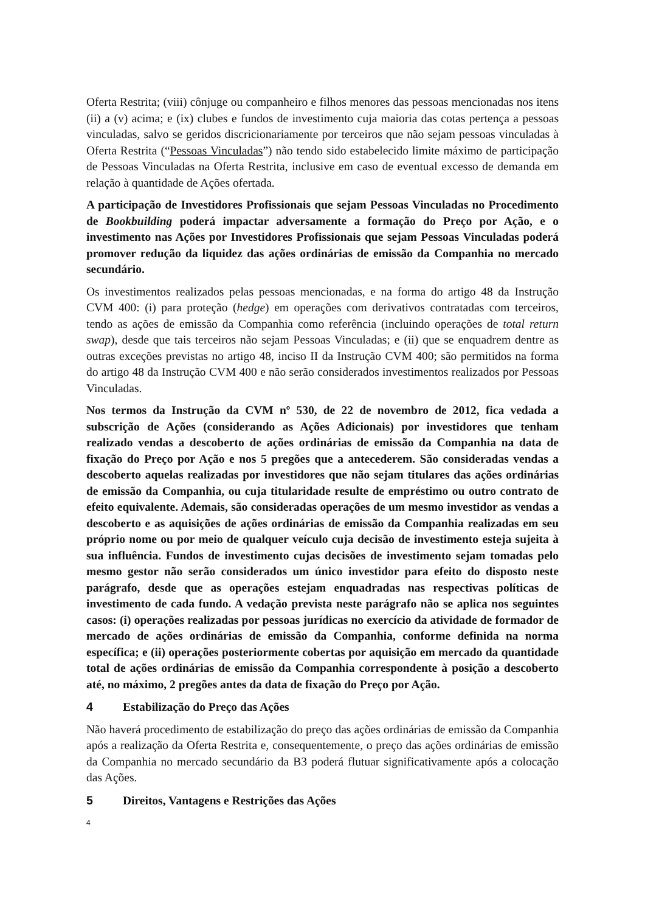Oferta Restrita; (viii) cônjuge ou companheiro e filhos menores das pessoas mencionadas nos itens (ii) a (v) acima; e (ix) clubes e fundos de investimento cuja maioria das cotas pertença a pessoas vinculadas, salvo se geridos discricionariamente por terceiros que não sejam pessoas vinculadas à Oferta Restrita (“Pessoas Vinculadas”) não tendo sido estabelecido limite máximo de participação de Pessoas Vinculadas na Oferta Restrita, inclusive em caso de eventual excesso de demanda em relação à quantidade de Ações ofertada.
A participação de Investidores Profissionais que sejam Pessoas Vinculadas no Procedimento de Bookbuilding poderá impactar adversamente a formação do Preço por Ação, e o investimento nas Ações por Investidores Profissionais que sejam Pessoas Vinculadas poderá promover redução da liquidez das ações ordinárias de emissão da Companhia no mercado secundário.
Os investimentos realizados pelas pessoas mencionadas, e na forma do artigo 48 da Instrução CVM 400: (i) para proteção (hedge) em operações com derivativos contratadas com terceiros, tendo as ações de emissão da Companhia como referência (incluindo operações de total return swap), desde que tais terceiros não sejam Pessoas Vinculadas; e (ii) que se enquadrem dentre as outras exceções previstas no artigo 48, inciso II da Instrução CVM 400; são permitidos na forma do artigo 48 da Instrução CVM 400 e não serão considerados investimentos realizados por Pessoas Vinculadas.
Nos termos da Instrução da CVM nº 530, de 22 de novembro de 2012, fica vedada a subscrição de Ações (considerando as Ações Adicionais) por investidores que tenham realizado vendas a descoberto de ações ordinárias de emissão da Companhia na data de fixação do Preço por Ação e nos 5 pregões que a antecederem. São consideradas vendas a descoberto aquelas realizadas por investidores que não sejam titulares das ações ordinárias de emissão da Companhia, ou cuja titularidade resulte de empréstimo ou outro contrato de efeito equivalente. Ademais, são consideradas operações de um mesmo investidor as vendas a descoberto e as aquisições de ações ordinárias de emissão da Companhia realizadas em seu próprio nome ou por meio de qualquer veículo cuja decisão de investimento esteja sujeita à sua influência. Fundos de investimento cujas decisões de investimento sejam tomadas pelo mesmo gestor não serão considerados um único investidor para efeito do disposto neste parágrafo, desde que as operações estejam enquadradas nas respectivas políticas de investimento de cada fundo. A vedação prevista neste parágrafo não se aplica nos seguintes casos: (i) operações realizadas por pessoas jurídicas no exercício da atividade de formador de mercado de ações ordinárias de emissão da Companhia, conforme definida na norma específica; e (ii) operações posteriormente cobertas por aquisição em mercado da quantidade total de ações ordinárias de emissão da Companhia correspondente à posição a descoberto até, no máximo, 2 pregões antes da data de fixação do Preço por Ação.
4 Estabilização do Preço das Ações
Não haverá procedimento de estabilização do preço das ações ordinárias de emissão da Companhia após a realização da Oferta Restrita e, consequentemente, o preço das ações ordinárias de emissão da Companhia no mercado secundário da B3 poderá flutuar significativamente após a colocação das Ações.
5 Direitos, Vantagens e Restrições das Ações
4